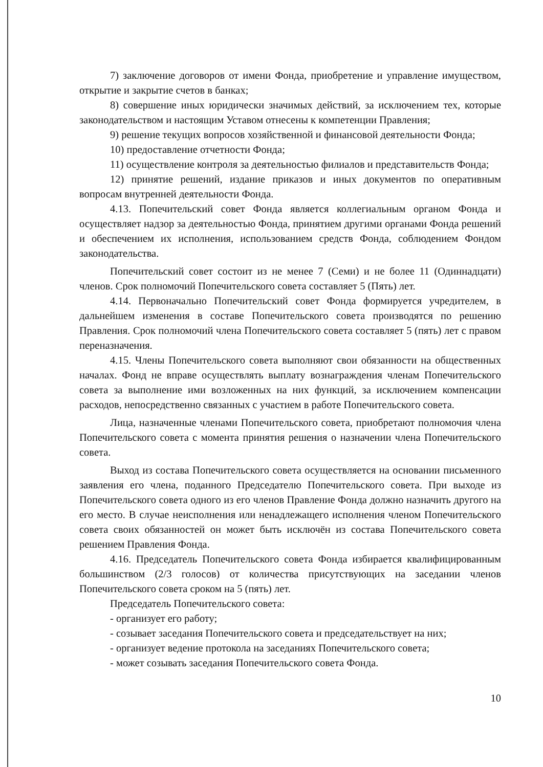7) заключение договоров от имени Фонда, приобретение и управление имуществом, открытие и закрытие счетов в банках;
8) совершение иных юридически значимых действий, за исключением тех, которые законодательством и настоящим Уставом отнесены к компетенции Правления;
9) решение текущих вопросов хозяйственной и финансовой деятельности Фонда;
10) предоставление отчетности Фонда;
11) осуществление контроля за деятельностью филиалов и представительств Фонда;
12) принятие решений, издание приказов и иных документов по оперативным вопросам внутренней деятельности Фонда.
4.13. Попечительский совет Фонда является коллегиальным органом Фонда и осуществляет надзор за деятельностью Фонда, принятием другими органами Фонда решений и обеспечением их исполнения, использованием средств Фонда, соблюдением Фондом законодательства.
Попечительский совет состоит из не менее 7 (Семи) и не более 11 (Одиннадцати) членов. Срок полномочий Попечительского совета составляет 5 (Пять) лет.
4.14. Первоначально Попечительский совет Фонда формируется учредителем, в дальнейшем изменения в составе Попечительского совета производятся по решению Правления. Срок полномочий члена Попечительского совета составляет 5 (пять) лет с правом переназначения.
4.15. Члены Попечительского совета выполняют свои обязанности на общественных началах. Фонд не вправе осуществлять выплату вознаграждения членам Попечительского совета за выполнение ими возложенных на них функций, за исключением компенсации расходов, непосредственно связанных с участием в работе Попечительского совета.
Лица, назначенные членами Попечительского совета, приобретают полномочия члена Попечительского совета с момента принятия решения о назначении члена Попечительского совета.
Выход из состава Попечительского совета осуществляется на основании письменного заявления его члена, поданного Председателю Попечительского совета. При выходе из Попечительского совета одного из его членов Правление Фонда должно назначить другого на его место. В случае неисполнения или ненадлежащего исполнения членом Попечительского совета своих обязанностей он может быть исключён из состава Попечительского совета решением Правления Фонда.
4.16. Председатель Попечительского совета Фонда избирается квалифицированным большинством (2/3 голосов) от количества присутствующих на заседании членов Попечительского совета сроком на 5 (пять) лет.
Председатель Попечительского совета:
- организует его работу;
- созывает заседания Попечительского совета и председательствует на них;
- организует ведение протокола на заседаниях Попечительского совета;
- может созывать заседания Попечительского совета Фонда.
10